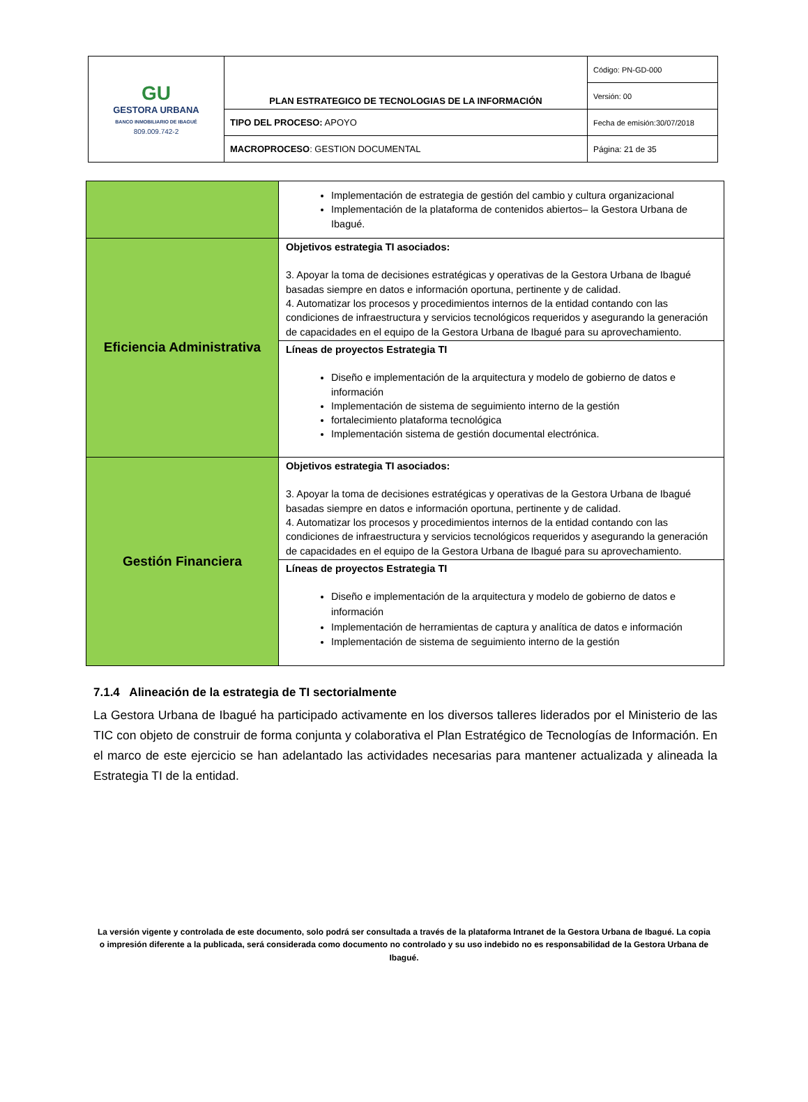| GU GESTORA URBANA BANCO INMOBILIARIO DE IBAGUÉ 809.009.742-2 | PLAN ESTRATEGICO DE TECNOLOGIAS DE LA INFORMACIÓN | Código: PN-GD-000 |
| | | Versión: 00 |
| | TIPO DEL PROCESO: APOYO | Fecha de emisión:30/07/2018 |
| | MACROPROCESO : GESTION DOCUMENTAL | Página: 21 de 35 |
| | Implementación de estrategia de gestión del cambio y cultura organizacional Implementación de la plataforma de contenidos abiertos– la Gestora Urbana de Ibagué. |
| Eficiencia Administrativa | Objetivos estrategia TI asociados: 3. Apoyar la toma de decisiones estratégicas y operativas de la Gestora Urbana de Ibagué basadas siempre en datos e información oportuna, pertinente y de calidad. 4. Automatizar los procesos y procedimientos internos de la entidad contando con las condiciones de infraestructura y servicios tecnológicos requeridos y asegurando la generación de capacidades en el equipo de la Gestora Urbana de Ibagué para su aprovechamiento. |
| | Líneas de proyectos Estrategia TI Diseño e implementación de la arquitectura y modelo de gobierno de datos e información Implementación de sistema de seguimiento interno de la gestión fortalecimiento plataforma tecnológica Implementación sistema de gestión documental electrónica. |
| Gestión Financiera | Objetivos estrategia TI asociados: 3. Apoyar la toma de decisiones estratégicas y operativas de la Gestora Urbana de Ibagué basadas siempre en datos e información oportuna, pertinente y de calidad. 4. Automatizar los procesos y procedimientos internos de la entidad contando con las condiciones de infraestructura y servicios tecnológicos requeridos y asegurando la generación de capacidades en el equipo de la Gestora Urbana de Ibagué para su aprovechamiento. |
| | Líneas de proyectos Estrategia TI Diseño e implementación de la arquitectura y modelo de gobierno de datos e información Implementación de herramientas de captura y analítica de datos e información Implementación de sistema de seguimiento interno de la gestión |
7.1.4 Alineación de la estrategia de TI sectorialmente
La Gestora Urbana de Ibagué ha participado activamente en los diversos talleres liderados por el Ministerio de las TIC con objeto de construir de forma conjunta y colaborativa el Plan Estratégico de Tecnologías de Información. En el marco de este ejercicio se han adelantado las actividades necesarias para mantener actualizada y alineada la Estrategia TI de la entidad.
La versión vigente y controlada de este documento, solo podrá ser consultada a través de la plataforma Intranet de la Gestora Urbana de Ibagué. La copia o impresión diferente a la publicada, será considerada como documento no controlado y su uso indebido no es responsabilidad de la Gestora Urbana de Ibagué.